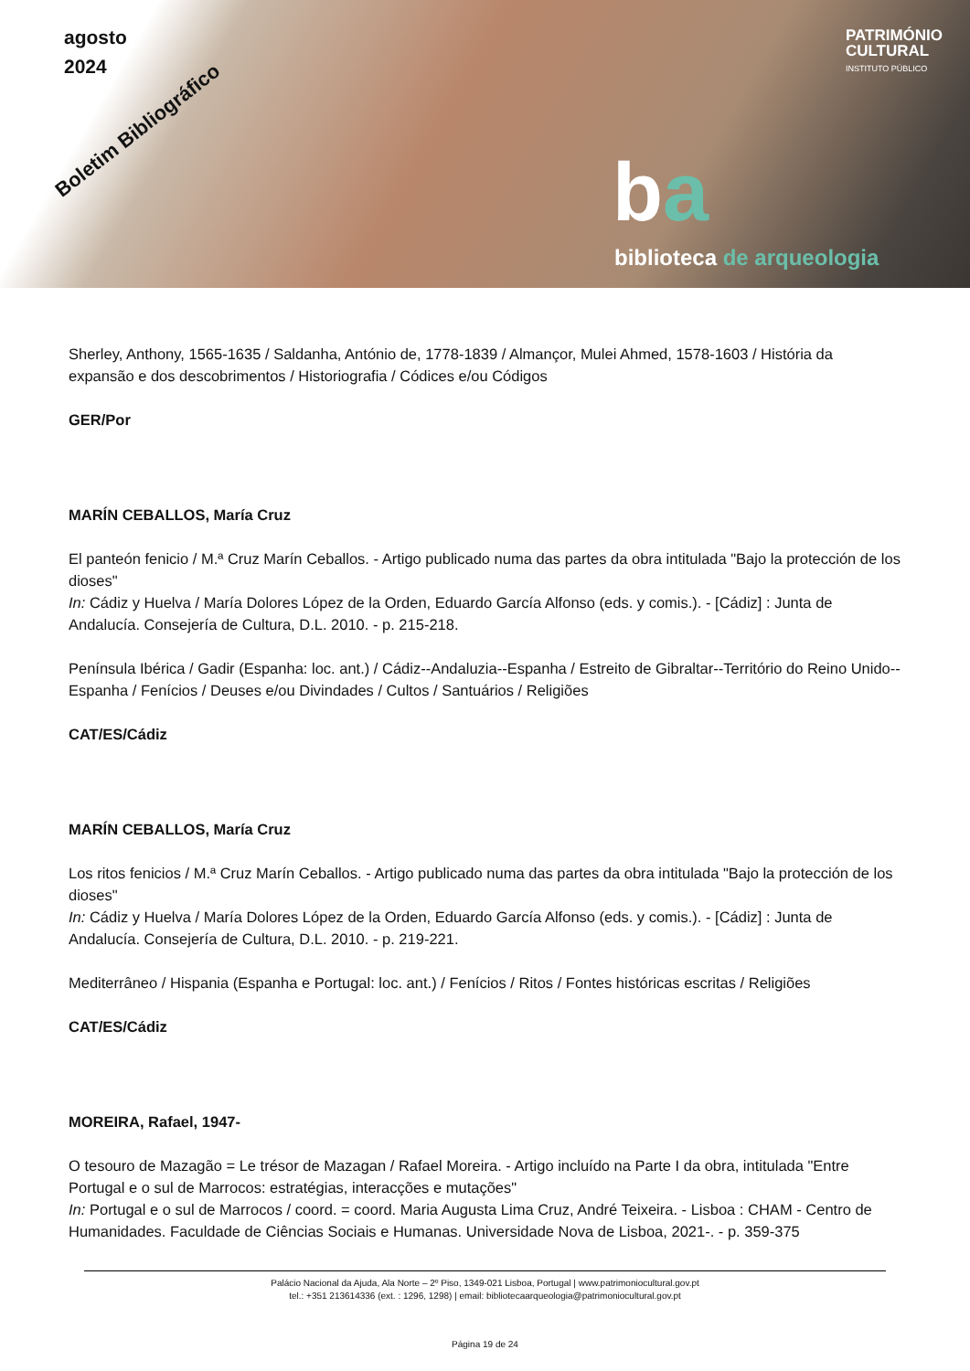agosto
2024
Boletim Bibliográfico
PATRIMÓNIO
CULTURAL
INSTITUTO PÚBLICO
ba
biblioteca de arqueologia
Sherley, Anthony, 1565-1635 / Saldanha, António de, 1778-1839 / Almançor, Mulei Ahmed, 1578-1603 / História da expansão e dos descobrimentos / Historiografia / Códices e/ou Códigos
GER/Por
MARÍN CEBALLOS, María Cruz
El panteón fenicio / M.ª Cruz Marín Ceballos. - Artigo publicado numa das partes da obra intitulada "Bajo la protección de los dioses"
In: Cádiz y Huelva / María Dolores López de la Orden, Eduardo García Alfonso (eds. y comis.). - [Cádiz] : Junta de Andalucía. Consejería de Cultura, D.L. 2010. - p. 215-218.
Península Ibérica / Gadir (Espanha: loc. ant.) / Cádiz--Andaluzia--Espanha / Estreito de Gibraltar--Território do Reino Unido--Espanha / Fenícios / Deuses e/ou Divindades / Cultos / Santuários / Religiões
CAT/ES/Cádiz
MARÍN CEBALLOS, María Cruz
Los ritos fenicios / M.ª Cruz Marín Ceballos. - Artigo publicado numa das partes da obra intitulada "Bajo la protección de los dioses"
In: Cádiz y Huelva / María Dolores López de la Orden, Eduardo García Alfonso (eds. y comis.). - [Cádiz] : Junta de Andalucía. Consejería de Cultura, D.L. 2010. - p. 219-221.
Mediterrâneo / Hispania (Espanha e Portugal: loc. ant.) / Fenícios / Ritos / Fontes históricas escritas / Religiões
CAT/ES/Cádiz
MOREIRA, Rafael, 1947-
O tesouro de Mazagão = Le trésor de Mazagan / Rafael Moreira. - Artigo incluído na Parte I da obra, intitulada "Entre Portugal e o sul de Marrocos: estratégias, interacções e mutações"
In: Portugal e o sul de Marrocos / coord. = coord. Maria Augusta Lima Cruz, André Teixeira. - Lisboa : CHAM - Centro de Humanidades. Faculdade de Ciências Sociais e Humanas. Universidade Nova de Lisboa, 2021-. - p. 359-375
Palácio Nacional da Ajuda, Ala Norte – 2º Piso, 1349-021 Lisboa, Portugal | www.patrimoniocultural.gov.pt
tel.: +351 213614336 (ext. : 1296, 1298) | email: bibliotecaarqueologia@patrimoniocultural.gov.pt
Página 19 de 24